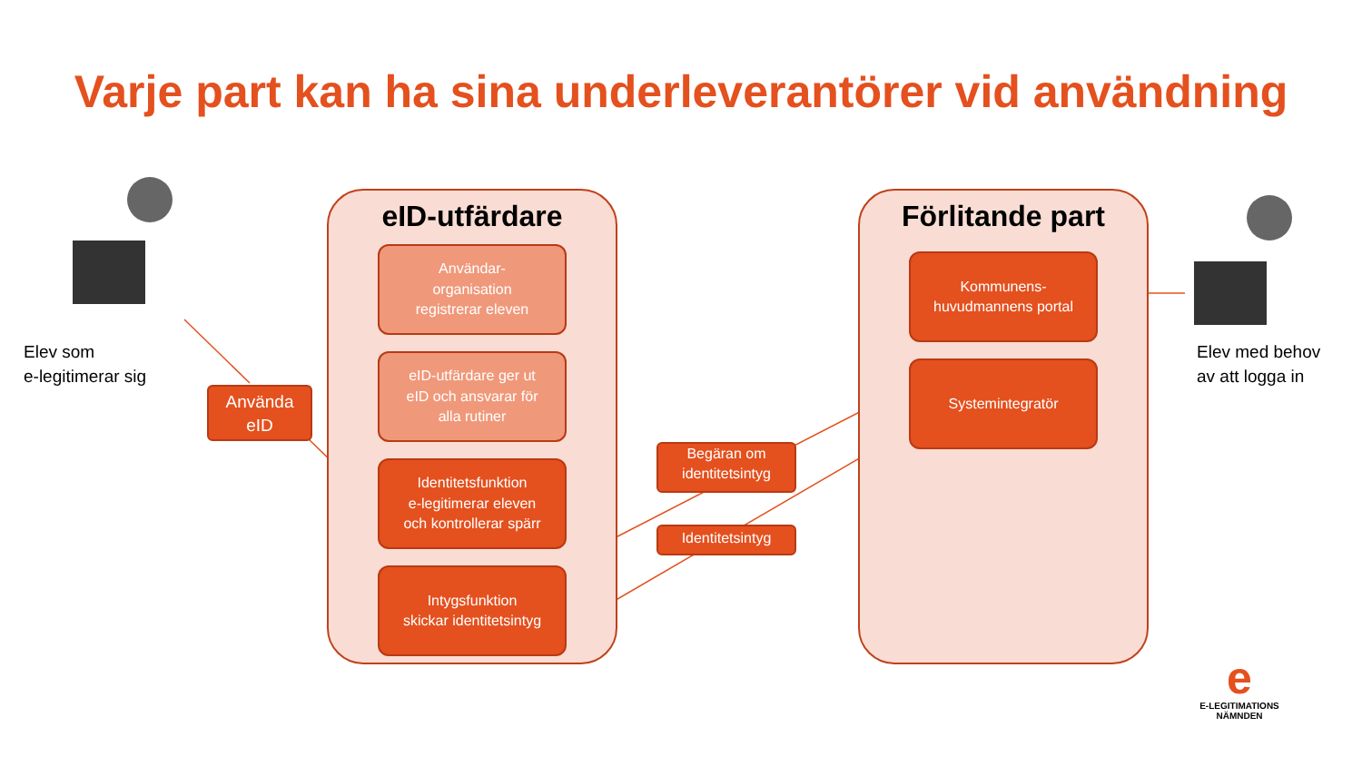Varje part kan ha sina underleverantörer vid användning
Elev som
e-legitimerar sig
Elev med behov
av att logga in
Använda
eID
eID-utfärdare
Användar-
organisation
registrerar eleven
eID-utfärdare ger ut
eID och ansvarar för
alla rutiner
Identitetsfunktion
e-legitimerar eleven
och kontrollerar spärr
Intygsfunktion
skickar identitetsintyg
Begäran om
identitetsintyg
Identitetsintyg
Förlitande part
Kommunens-
huvudmannens portal
Systemintegratör
e
E-LEGITIMATIONS
NÄMNDEN